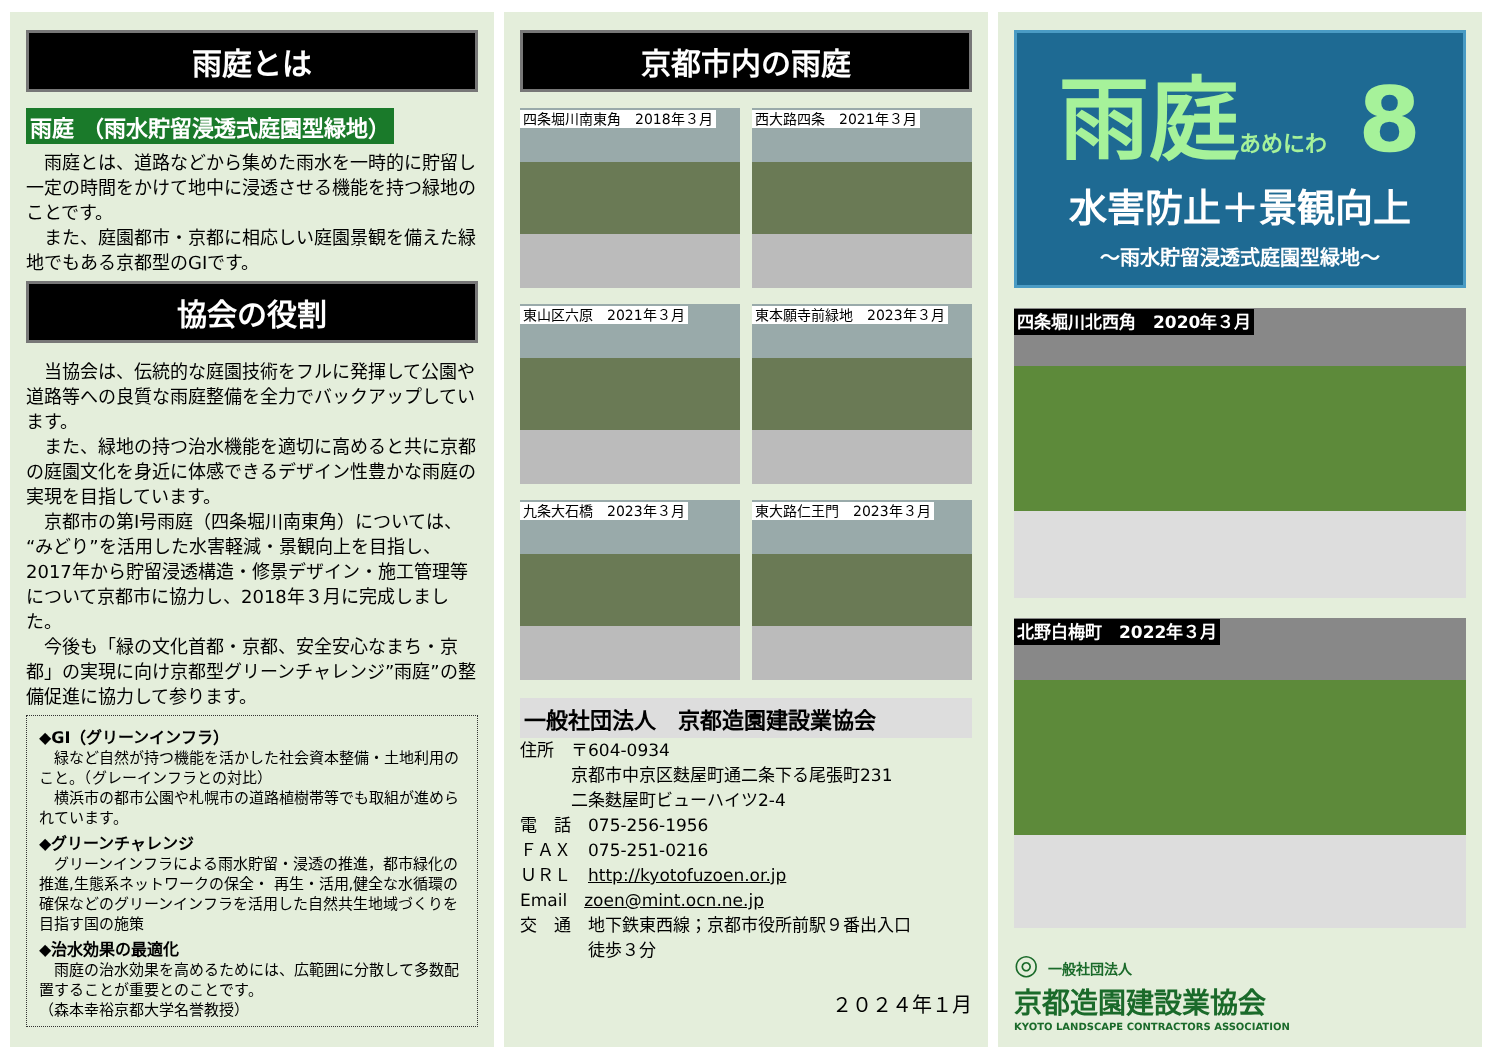雨庭とは
雨庭 （雨水貯留浸透式庭園型緑地）
　雨庭とは、道路などから集めた雨水を一時的に貯留し一定の時間をかけて地中に浸透させる機能を持つ緑地のことです。
　また、庭園都市・京都に相応しい庭園景観を備えた緑地でもある京都型のGIです。
協会の役割
　当協会は、伝統的な庭園技術をフルに発揮して公園や道路等への良質な雨庭整備を全力でバックアップしています。
　また、緑地の持つ治水機能を適切に高めると共に京都の庭園文化を身近に体感できるデザイン性豊かな雨庭の実現を目指しています。
　京都市の第Ⅰ号雨庭（四条堀川南東角）については、“みどり”を活用した水害軽減・景観向上を目指し、2017年から貯留浸透構造・修景デザイン・施工管理等について京都市に協力し、2018年３月に完成しました。
　今後も「緑の文化首都・京都、安全安心なまち・京都」の実現に向け京都型グリーンチャレンジ”雨庭”の整備促進に協力して参ります。
◆GI（グリーンインフラ）
　緑など自然が持つ機能を活かした社会資本整備・土地利用のこと。（グレーインフラとの対比）
　横浜市の都市公園や札幌市の道路植樹帯等でも取組が進められています。
◆グリーンチャレンジ
　グリーンインフラによる雨水貯留・浸透の推進，都市緑化の推進,生態系ネットワークの保全・ 再生・活用,健全な水循環の確保などのグリーンインフラを活用した自然共生地域づくりを目指す国の施策
◆治水効果の最適化
　雨庭の治水効果を高めるためには、広範囲に分散して多数配置することが重要とのことです。
（森本幸裕京都大学名誉教授）
京都市内の雨庭
四条堀川南東角　2018年３月
西大路四条　2021年３月
東山区六原　2021年３月
東本願寺前緑地　2023年３月
九条大石橋　2023年３月
東大路仁王門　2023年３月
一般社団法人　京都造園建設業協会
住所　〒604-0934
　　　京都市中京区麩屋町通二条下る尾張町231
　　　二条麩屋町ビューハイツ2-4
電　話　075-256-1956
ＦＡＸ　075-251-0216
ＵＲＬ　http://kyotofuzoen.or.jp
Email　zoen@mint.ocn.ne.jp
交　通　地下鉄東西線；京都市役所前駅９番出入口
　　　　徒歩３分
２０２４年１月
雨庭あめにわ 8
水害防止＋景観向上
～雨水貯留浸透式庭園型緑地～
四条堀川北西角　2020年３月
北野白梅町　2022年３月
◎ 一般社団法人
京都造園建設業協会
KYOTO LANDSCAPE CONTRACTORS ASSOCIATION